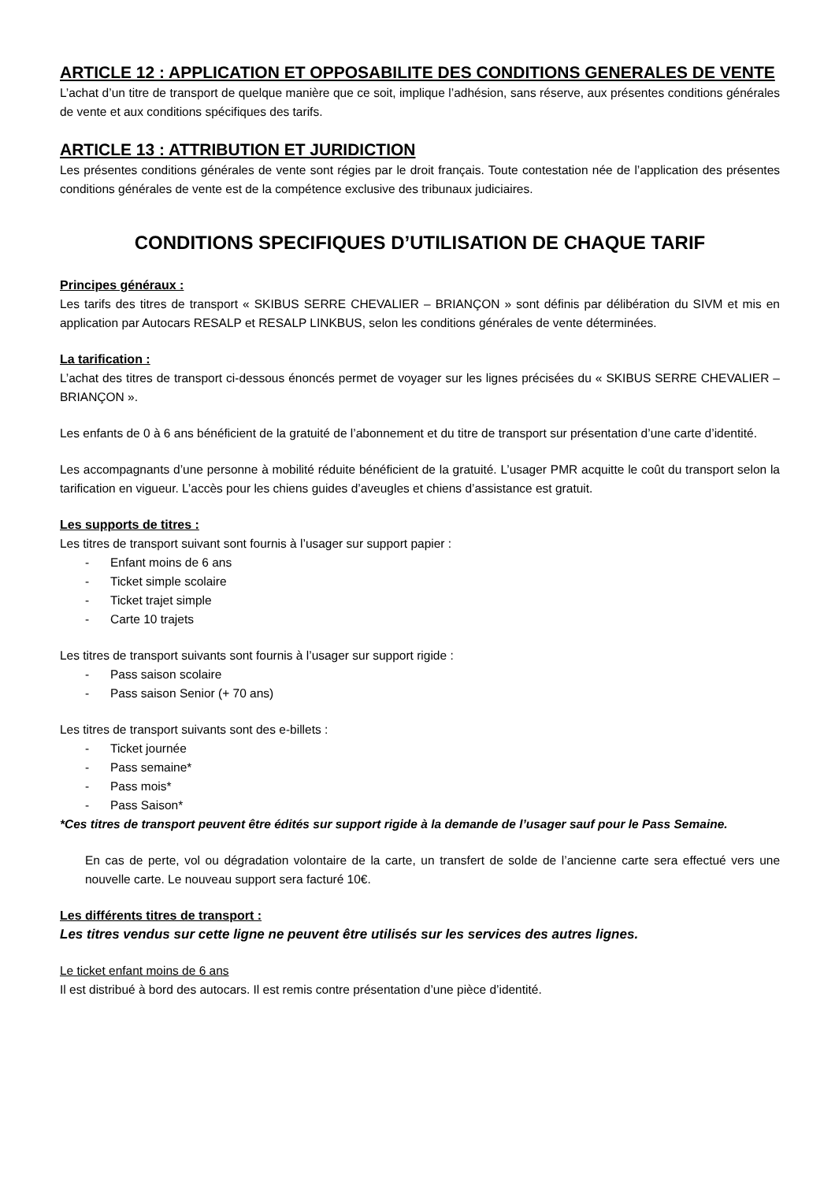ARTICLE 12 : APPLICATION ET OPPOSABILITE DES CONDITIONS GENERALES DE VENTE
L’achat d’un titre de transport de quelque manière que ce soit, implique l’adhésion, sans réserve, aux présentes conditions générales de vente et aux conditions spécifiques des tarifs.
ARTICLE 13 : ATTRIBUTION ET JURIDICTION
Les présentes conditions générales de vente sont régies par le droit français. Toute contestation née de l’application des présentes conditions générales de vente est de la compétence exclusive des tribunaux judiciaires.
CONDITIONS SPECIFIQUES D’UTILISATION DE CHAQUE TARIF
Principes généraux :
Les tarifs des titres de transport « SKIBUS SERRE CHEVALIER – BRIANÇON » sont définis par délibération du SIVM et mis en application par Autocars RESALP et RESALP LINKBUS, selon les conditions générales de vente déterminées.
La tarification :
L’achat des titres de transport ci-dessous énoncés permet de voyager sur les lignes précisées du « SKIBUS SERRE CHEVALIER – BRIANÇON ».
Les enfants de 0 à 6 ans bénéficient de la gratuité de l’abonnement et du titre de transport sur présentation d’une carte d’identité.
Les accompagnants d’une personne à mobilité réduite bénéficient de la gratuité. L’usager PMR acquitte le coût du transport selon la tarification en vigueur. L’accès pour les chiens guides d’aveugles et chiens d’assistance est gratuit.
Les supports de titres :
Les titres de transport suivant sont fournis à l’usager sur support papier :
- Enfant moins de 6 ans
- Ticket simple scolaire
- Ticket trajet simple
- Carte 10 trajets
Les titres de transport suivants sont fournis à l’usager sur support rigide :
- Pass saison scolaire
- Pass saison Senior (+ 70 ans)
Les titres de transport suivants sont des e-billets :
- Ticket journée
- Pass semaine*
- Pass mois*
- Pass Saison*
*Ces titres de transport peuvent être édités sur support rigide à la demande de l’usager sauf pour le Pass Semaine.
En cas de perte, vol ou dégradation volontaire de la carte, un transfert de solde de l’ancienne carte sera effectué vers une nouvelle carte. Le nouveau support sera facturé 10€.
Les différents titres de transport :
Les titres vendus sur cette ligne ne peuvent être utilisés sur les services des autres lignes.
Le ticket enfant moins de 6 ans
Il est distribué à bord des autocars. Il est remis contre présentation d’une pièce d’identité.